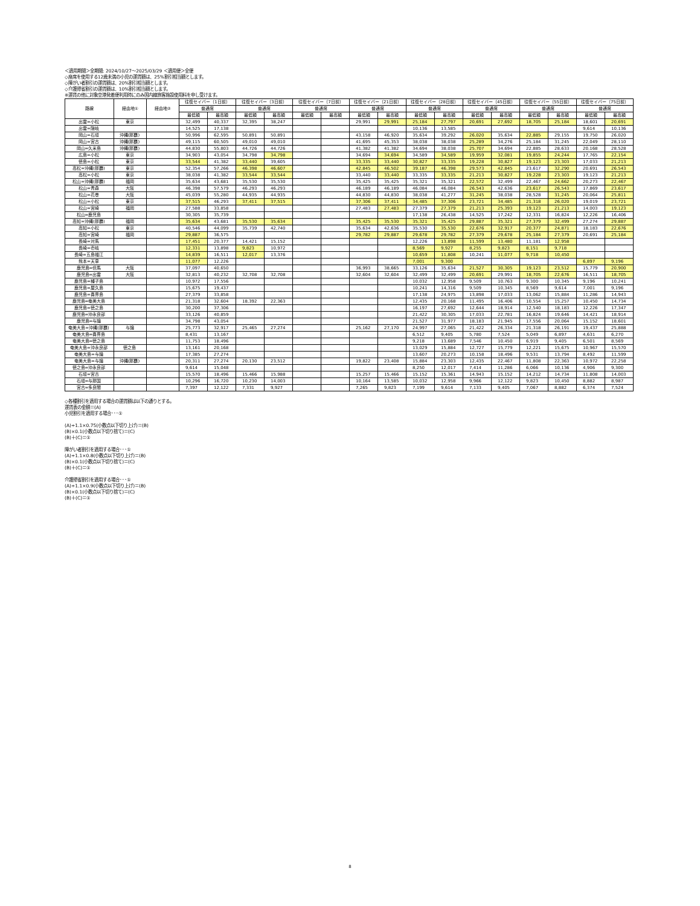＜適用期間＞全期間: 2024/10/27～2025/03/29 ＜適用便＞全便
◇座席を使用する12歳未満の小児の運賃額は、25%割引相当額とします。
◇障がい者割引の運賃額は、20%割引相当額とします。
◇介護帰省割引の運賃額は、10%割引相当額とします。
※運賃の他に対象空港発着便利用時にのみ国内線旅客施設使用料を申し受けます。
| 路線 | 経由地① | 経由地② | 往復セイバー（1日前） | | 往復セイバー（3日前） | | 往復セイバー（7日前） | | 往復セイバー（21日前） | | 往復セイバー（28日前） | | 往復セイバー（45日前） | | 往復セイバー（55日前） | | 往復セイバー（75日前） | |
| --- | --- | --- | --- | --- | --- | --- | --- | --- | --- | --- | --- | --- | --- | --- | --- | --- | --- | --- |
| | | | 普通席 | | 普通席 | | 普通席 | | 普通席 | | 普通席 | | 普通席 | | 普通席 | | 普通席 | |
| | | | 最低額 | 最高額 | 最低額 | 最高額 | 最低額 | 最高額 | 最低額 | 最高額 | 最低額 | 最高額 | 最低額 | 最高額 | 最低額 | 最高額 | 最低額 | 最高額 |
| 出雲=小松 | 東京 | | 32,499 | 40,337 | 32,395 | 38,247 | | | 29,991 | 29,991 | 25,184 | 27,797 | 20,691 | 27,692 | 18,705 | 25,184 | 18,601 | 20,691 |
| 出雲=隠岐 | | | 14,525 | 17,138 | | | | | | | 10,136 | 13,585 | | | | | 9,614 | 10,136 |
| 岡山=石垣 | 沖縄(那覇) | | 50,996 | 62,595 | 50,891 | 50,891 | | | 43,158 | 46,920 | 35,634 | 39,292 | 26,020 | 35,634 | 22,885 | 29,155 | 19,750 | 26,020 |
| 岡山=宮古 | 沖縄(那覇) | | 49,115 | 60,505 | 49,010 | 49,010 | | | 41,695 | 45,353 | 38,038 | 38,038 | 25,289 | 34,276 | 25,184 | 31,245 | 22,049 | 28,110 |
| 岡山=久米島 | 沖縄(那覇) | | 44,830 | 55,803 | 44,726 | 44,726 | | | 41,382 | 41,382 | 34,694 | 38,038 | 25,707 | 34,694 | 22,885 | 28,633 | 20,168 | 28,528 |
| 広島=小松 | 東京 | | 34,903 | 43,054 | 34,798 | 34,798 | | | 34,694 | 34,694 | 34,589 | 34,589 | 19,959 | 32,081 | 19,855 | 24,244 | 17,765 | 22,154 |
| 徳島=小松 | 東京 | | 33,544 | 41,382 | 33,440 | 39,605 | | | 33,335 | 33,440 | 30,827 | 33,335 | 19,228 | 30,827 | 19,123 | 23,303 | 17,033 | 21,213 |
| 高松=沖縄(那覇) | 東京 | | 52,354 | 57,266 | 46,398 | 46,607 | | | 42,845 | 46,502 | 39,187 | 46,398 | 29,573 | 42,845 | 23,617 | 32,290 | 20,691 | 26,543 |
| 高松=小松 | 東京 | | 38,038 | 41,382 | 33,544 | 33,544 | | | 33,440 | 33,440 | 33,335 | 33,335 | 21,213 | 30,827 | 19,228 | 23,303 | 19,123 | 21,213 |
| 松山=沖縄(那覇) | 福岡 | | 35,634 | 43,681 | 35,530 | 35,530 | | | 35,425 | 35,425 | 35,321 | 35,321 | 22,572 | 32,499 | 22,467 | 24,662 | 20,273 | 22,467 |
| 松山=青森 | 大阪 | | 46,398 | 57,579 | 46,293 | 46,293 | | | 46,189 | 46,189 | 46,084 | 46,084 | 26,543 | 42,636 | 23,617 | 26,543 | 17,869 | 23,617 |
| 松山=花巻 | 大阪 | | 45,039 | 55,280 | 44,935 | 44,935 | | | 44,830 | 44,830 | 38,038 | 41,277 | 31,245 | 38,038 | 28,528 | 31,245 | 20,064 | 25,811 |
| 松山=小松 | 東京 | | 37,515 | 46,293 | 37,411 | 37,515 | | | 37,306 | 37,411 | 34,485 | 37,306 | 23,721 | 34,485 | 21,318 | 26,020 | 19,019 | 23,721 |
| 松山=宮崎 | 福岡 | | 27,588 | 33,858 | | | | | 27,483 | 27,483 | 27,379 | 27,379 | 21,213 | 25,393 | 19,123 | 21,213 | 14,003 | 19,123 |
| 松山=鹿児島 | | | 30,305 | 35,739 | | | | | | | 17,138 | 26,438 | 14,525 | 17,242 | 12,331 | 16,824 | 12,226 | 16,406 |
| 高知=沖縄(那覇) | 福岡 | | 35,634 | 43,681 | 35,530 | 35,634 | | | 35,425 | 35,530 | 35,321 | 35,425 | 29,887 | 35,321 | 27,379 | 32,499 | 27,274 | 29,887 |
| 高知=小松 | 東京 | | 40,546 | 44,099 | 35,739 | 42,740 | | | 35,634 | 42,636 | 35,530 | 35,530 | 22,676 | 32,917 | 20,377 | 24,871 | 18,183 | 22,676 |
| 高知=宮崎 | 福岡 | | 29,887 | 36,575 | | | | | 29,782 | 29,887 | 29,678 | 29,782 | 27,379 | 29,678 | 25,184 | 27,379 | 20,691 | 25,184 |
| 長崎=対馬 | | | 17,451 | 20,377 | 14,421 | 15,152 | | | | | 12,226 | 13,898 | 11,599 | 13,480 | 11,181 | 12,958 | | |
| 長崎=壱岐 | | | 12,331 | 13,898 | 9,823 | 10,972 | | | | | 8,569 | 9,927 | 8,255 | 9,823 | 8,151 | 9,718 | | |
| 長崎=五島福江 | | | 14,839 | 16,511 | 12,017 | 13,376 | | | | | 10,659 | 11,808 | 10,241 | 11,077 | 9,718 | 10,450 | | |
| 熊本=天草 | | | 11,077 | 12,226 | | | | | | | 7,001 | 9,300 | | | | | 6,897 | 9,196 |
| 鹿児島=但馬 | 大阪 | | 37,097 | 40,650 | | | | | 36,993 | 38,665 | 33,126 | 35,634 | 21,527 | 30,305 | 19,123 | 23,512 | 15,779 | 20,900 |
| 鹿児島=出雲 | 大阪 | | 32,813 | 40,232 | 32,708 | 32,708 | | | 32,604 | 32,604 | 32,499 | 32,499 | 20,691 | 29,991 | 18,705 | 22,676 | 16,511 | 18,705 |
| 鹿児島=種子島 | | | 10,972 | 17,556 | | | | | | | 10,032 | 12,958 | 9,509 | 10,763 | 9,300 | 10,345 | 9,196 | 10,241 |
| 鹿児島=屋久島 | | | 15,675 | 19,437 | | | | | | | 10,241 | 14,316 | 9,509 | 10,345 | 8,569 | 9,614 | 7,001 | 9,196 |
| 鹿児島=喜界島 | | | 27,379 | 33,858 | | | | | | | 17,138 | 24,975 | 13,898 | 17,033 | 13,062 | 15,884 | 11,286 | 14,943 |
| 鹿児島=奄美大島 | | | 21,318 | 32,604 | 18,392 | 22,363 | | | | | 12,435 | 20,168 | 11,495 | 16,406 | 10,554 | 15,257 | 10,450 | 14,734 |
| 鹿児島=徳之島 | | | 30,200 | 37,306 | | | | | | | 16,197 | 27,692 | 12,644 | 18,914 | 12,540 | 18,183 | 12,226 | 17,347 |
| 鹿児島=沖永良部 | | | 33,126 | 40,859 | | | | | | | 21,422 | 30,305 | 17,033 | 22,781 | 16,824 | 19,646 | 14,421 | 18,914 |
| 鹿児島=与論 | | | 34,798 | 43,054 | | | | | | | 21,527 | 31,977 | 18,183 | 21,945 | 17,556 | 20,064 | 15,152 | 18,601 |
| 奄美大島=沖縄(那覇) | 与論 | | 25,773 | 32,917 | 25,465 | 27,274 | | | 25,162 | 27,170 | 24,997 | 27,065 | 21,422 | 26,334 | 21,318 | 26,191 | 19,437 | 25,888 |
| 奄美大島=喜界島 | | | 8,431 | 13,167 | | | | | | | 6,512 | 9,405 | 5,780 | 7,524 | 5,049 | 6,897 | 4,631 | 6,270 |
| 奄美大島=徳之島 | | | 11,753 | 18,496 | | | | | | | 9,218 | 13,689 | 7,546 | 10,450 | 6,919 | 9,405 | 6,501 | 8,569 |
| 奄美大島=沖永良部 | 徳之島 | | 13,161 | 20,168 | | | | | | | 13,029 | 15,884 | 12,727 | 15,779 | 12,221 | 15,675 | 10,967 | 15,570 |
| 奄美大島=与論 | | | 17,385 | 27,274 | | | | | | | 13,607 | 20,273 | 10,158 | 18,496 | 9,531 | 13,794 | 8,492 | 11,599 |
| 奄美大島=与論 | 沖縄(那覇) | | 20,311 | 27,274 | 20,130 | 23,512 | | | 19,822 | 23,408 | 15,884 | 23,303 | 12,435 | 22,467 | 11,808 | 22,363 | 10,972 | 22,258 |
| 徳之島=沖永良部 | | | 9,614 | 15,048 | | | | | | | 8,250 | 12,017 | 7,414 | 11,286 | 6,066 | 10,136 | 4,906 | 9,300 |
| 石垣=宮古 | | | 15,570 | 18,496 | 15,466 | 15,988 | | | 15,257 | 15,466 | 15,152 | 15,361 | 14,943 | 15,152 | 14,212 | 14,734 | 11,808 | 14,003 |
| 石垣=与那国 | | | 10,296 | 16,720 | 10,230 | 14,003 | | | 10,164 | 13,585 | 10,032 | 12,958 | 9,966 | 12,122 | 9,823 | 10,450 | 8,882 | 8,987 |
| 宮古=多良間 | | | 7,397 | 12,122 | 7,331 | 9,927 | | | 7,265 | 9,823 | 7,199 | 9,614 | 7,133 | 9,405 | 7,067 | 8,882 | 6,374 | 7,524 |
◇各種割引を適用する場合の運賃額は以下の通りとする。
運賃表の金額＝(A)
小児割引を適用する場合･･･①
(A)÷1.1×0.75(小数点以下切り上げ)＝(B)
(B)×0.1(小数点以下切り捨て)＝(C)
(B)＋(C)＝①
障がい者割引を適用する場合･･･①
(A)÷1.1×0.8(小数点以下切り上げ)＝(B)
(B)×0.1(小数点以下切り捨て)＝(C)
(B)＋(C)＝①
介護帰省割引を適用する場合･･･①
(A)÷1.1×0.9(小数点以下切り上げ)＝(B)
(B)×0.1(小数点以下切り捨て)＝(C)
(B)＋(C)＝①
8